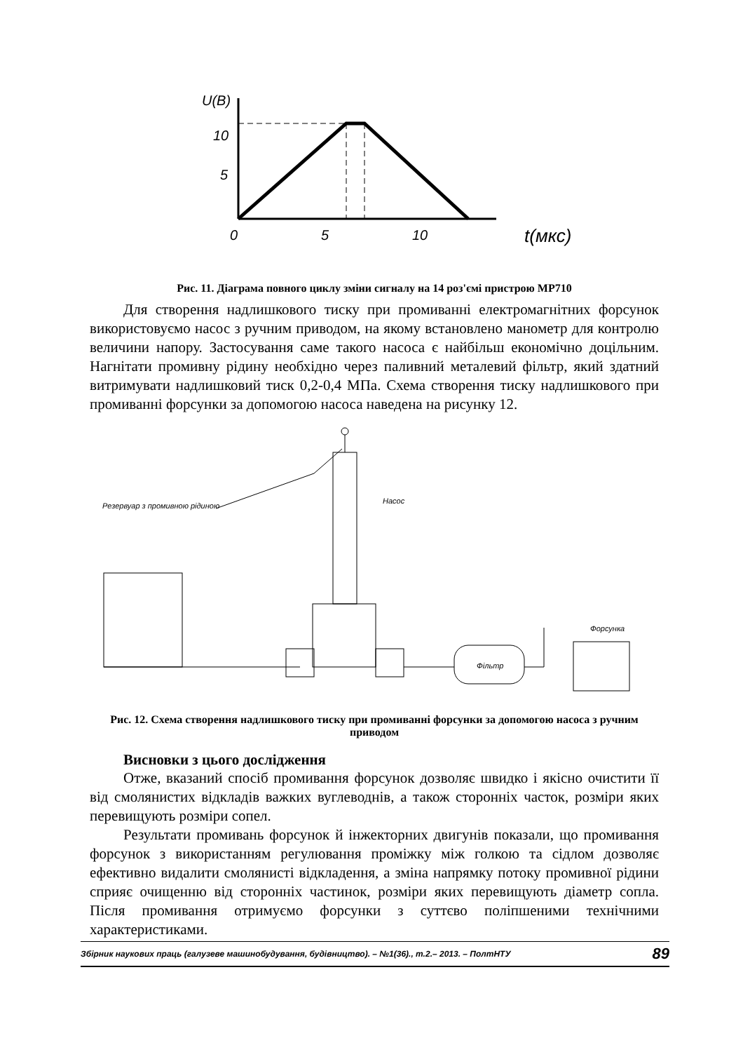U(B)
10
5
0
5
10
t(мкс)
Рис. 11. Діаграма повного циклу зміни сигналу на 14 роз'ємі пристрою МР710
Для створення надлишкового тиску при промиванні електромагнітних форсунок використовуємо насос з ручним приводом, на якому встановлено манометр для контролю величини напору. Застосування саме такого насоса є найбільш економічно доцільним. Нагнітати промивну рідину необхідно через паливний металевий фільтр, який здатний витримувати надлишковий тиск 0,2-0,4 МПа. Схема створення тиску надлишкового при промиванні форсунки за допомогою насоса наведена на рисунку 12.
Резервуар з промивною рідиною
Насос
Фільтр
Форсунка
Рис. 12. Схема створення надлишкового тиску при промиванні форсунки за допомогою насоса з ручним приводом
Висновки з цього дослідження
Отже, вказаний спосіб промивання форсунок дозволяє швидко і якісно очистити її від смолянистих відкладів важких вуглеводнів, а також сторонніх часток, розміри яких перевищують розміри сопел.
Результати промивань форсунок й інжекторних двигунів показали, що промивання форсунок з використанням регулювання проміжку між голкою та сідлом дозволяє ефективно видалити смолянисті відкладення, а зміна напрямку потоку промивної рідини сприяє очищенню від сторонніх частинок, розміри яких перевищують діаметр сопла. Після промивання отримуємо форсунки з суттєво поліпшеними технічними характеристиками.
Збірник наукових праць (галузеве машинобудування, будівництво). – №1(36)., т.2.– 2013. – ПолтНТУ 89